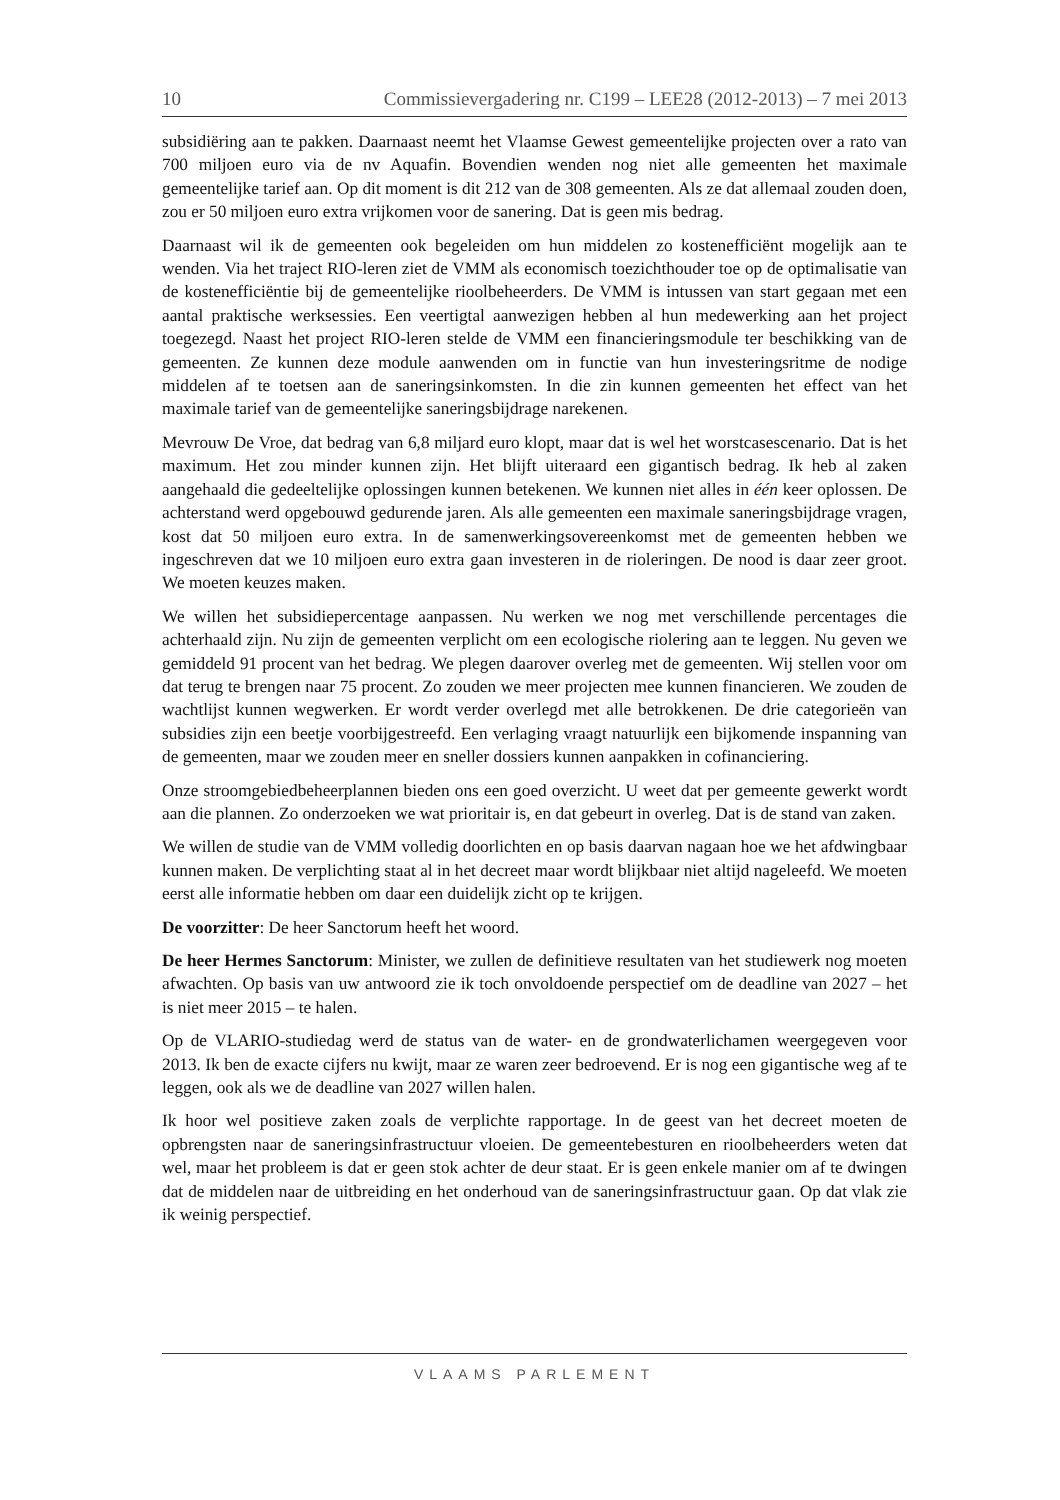10 Commissievergadering nr. C199 – LEE28 (2012-2013) – 7 mei 2013
subsidiëring aan te pakken. Daarnaast neemt het Vlaamse Gewest gemeentelijke projecten over a rato van 700 miljoen euro via de nv Aquafin. Bovendien wenden nog niet alle gemeenten het maximale gemeentelijke tarief aan. Op dit moment is dit 212 van de 308 gemeenten. Als ze dat allemaal zouden doen, zou er 50 miljoen euro extra vrijkomen voor de sanering. Dat is geen mis bedrag.
Daarnaast wil ik de gemeenten ook begeleiden om hun middelen zo kostenefficiënt mogelijk aan te wenden. Via het traject RIO-leren ziet de VMM als economisch toezichthouder toe op de optimalisatie van de kostenefficiëntie bij de gemeentelijke rioolbeheerders. De VMM is intussen van start gegaan met een aantal praktische werksessies. Een veertigtal aanwezigen hebben al hun medewerking aan het project toegezegd. Naast het project RIO-leren stelde de VMM een financieringsmodule ter beschikking van de gemeenten. Ze kunnen deze module aanwenden om in functie van hun investeringsritme de nodige middelen af te toetsen aan de saneringsinkomsten. In die zin kunnen gemeenten het effect van het maximale tarief van de gemeentelijke saneringsbijdrage narekenen.
Mevrouw De Vroe, dat bedrag van 6,8 miljard euro klopt, maar dat is wel het worstcasescenario. Dat is het maximum. Het zou minder kunnen zijn. Het blijft uiteraard een gigantisch bedrag. Ik heb al zaken aangehaald die gedeeltelijke oplossingen kunnen betekenen. We kunnen niet alles in één keer oplossen. De achterstand werd opgebouwd gedurende jaren. Als alle gemeenten een maximale saneringsbijdrage vragen, kost dat 50 miljoen euro extra. In de samenwerkingsovereenkomst met de gemeenten hebben we ingeschreven dat we 10 miljoen euro extra gaan investeren in de rioleringen. De nood is daar zeer groot. We moeten keuzes maken.
We willen het subsidiepercentage aanpassen. Nu werken we nog met verschillende percentages die achterhaald zijn. Nu zijn de gemeenten verplicht om een ecologische riolering aan te leggen. Nu geven we gemiddeld 91 procent van het bedrag. We plegen daarover overleg met de gemeenten. Wij stellen voor om dat terug te brengen naar 75 procent. Zo zouden we meer projecten mee kunnen financieren. We zouden de wachtlijst kunnen wegwerken. Er wordt verder overlegd met alle betrokkenen. De drie categorieën van subsidies zijn een beetje voorbijgestreefd. Een verlaging vraagt natuurlijk een bijkomende inspanning van de gemeenten, maar we zouden meer en sneller dossiers kunnen aanpakken in cofinanciering.
Onze stroomgebiedbeheerplannen bieden ons een goed overzicht. U weet dat per gemeente gewerkt wordt aan die plannen. Zo onderzoeken we wat prioritair is, en dat gebeurt in overleg. Dat is de stand van zaken.
We willen de studie van de VMM volledig doorlichten en op basis daarvan nagaan hoe we het afdwingbaar kunnen maken. De verplichting staat al in het decreet maar wordt blijkbaar niet altijd nageleefd. We moeten eerst alle informatie hebben om daar een duidelijk zicht op te krijgen.
De voorzitter: De heer Sanctorum heeft het woord.
De heer Hermes Sanctorum: Minister, we zullen de definitieve resultaten van het studiewerk nog moeten afwachten. Op basis van uw antwoord zie ik toch onvoldoende perspectief om de deadline van 2027 – het is niet meer 2015 – te halen.
Op de VLARIO-studiedag werd de status van de water- en de grondwaterlichamen weergegeven voor 2013. Ik ben de exacte cijfers nu kwijt, maar ze waren zeer bedroevend. Er is nog een gigantische weg af te leggen, ook als we de deadline van 2027 willen halen.
Ik hoor wel positieve zaken zoals de verplichte rapportage. In de geest van het decreet moeten de opbrengsten naar de saneringsinfrastructuur vloeien. De gemeentebesturen en rioolbeheerders weten dat wel, maar het probleem is dat er geen stok achter de deur staat. Er is geen enkele manier om af te dwingen dat de middelen naar de uitbreiding en het onderhoud van de saneringsinfrastructuur gaan. Op dat vlak zie ik weinig perspectief.
VLAAMS PARLEMENT